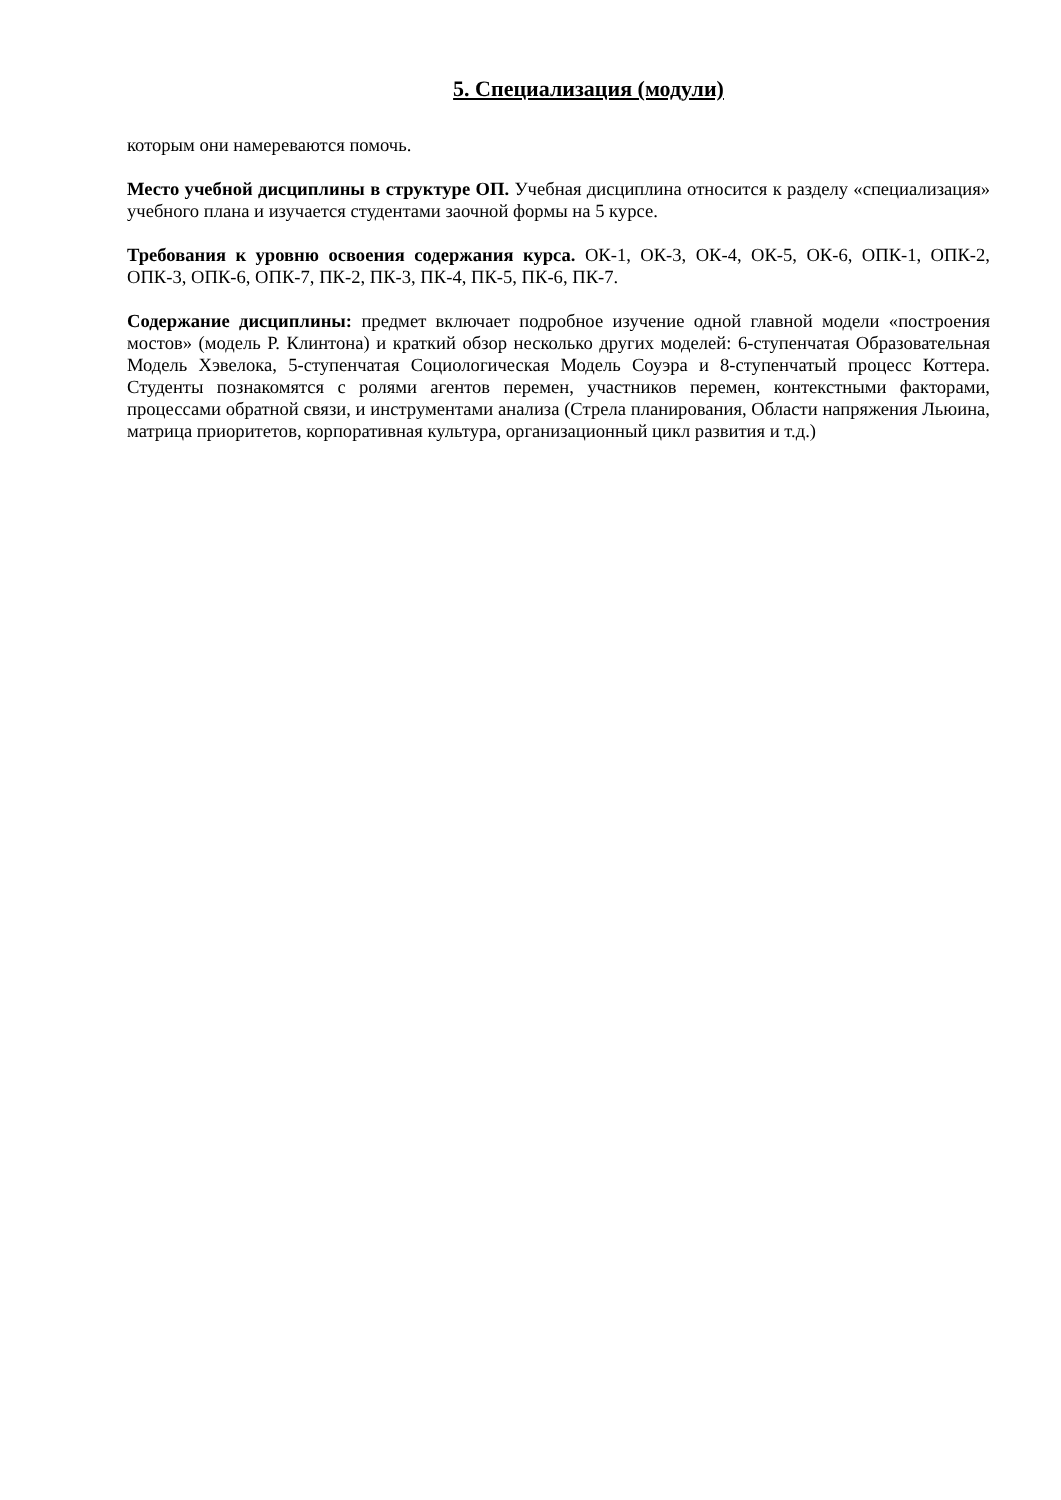5. Специализация (модули)
которым они намереваются помочь.
Место учебной дисциплины в структуре ОП. Учебная дисциплина относится к разделу «специализация» учебного плана и изучается студентами заочной формы на 5 курсе.
Требования к уровню освоения содержания курса. ОК-1, ОК-3, ОК-4, ОК-5, ОК-6, ОПК-1, ОПК-2, ОПК-3, ОПК-6, ОПК-7, ПК-2, ПК-3, ПК-4, ПК-5, ПК-6, ПК-7.
Содержание дисциплины: предмет включает подробное изучение одной главной модели «построения мостов» (модель Р. Клинтона) и краткий обзор несколько других моделей: 6-ступенчатая Образовательная Модель Хэвелока, 5-ступенчатая Социологическая Модель Соуэра и 8-ступенчатый процесс Коттера. Студенты познакомятся с ролями агентов перемен, участников перемен, контекстными факторами, процессами обратной связи, и инструментами анализа (Стрела планирования, Области напряжения Льюина, матрица приоритетов, корпоративная культура, организационный цикл развития и т.д.)